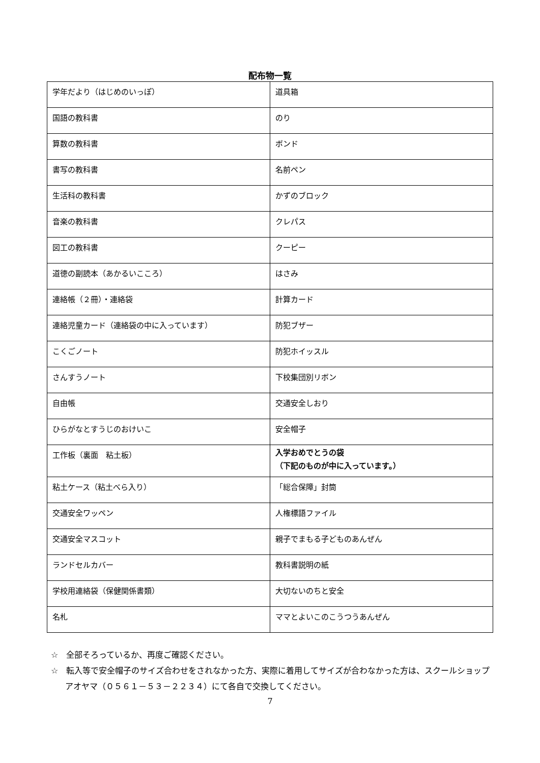配布物一覧
| 学年だより（はじめのいっぽ） | 道具箱 |
| 国語の教科書 | のり |
| 算数の教科書 | ボンド |
| 書写の教科書 | 名前ペン |
| 生活科の教科書 | かずのブロック |
| 音楽の教科書 | クレパス |
| 図工の教科書 | クーピー |
| 道徳の副読本（あかるいこころ） | はさみ |
| 連絡帳（２冊）・連絡袋 | 計算カード |
| 連絡児童カード（連絡袋の中に入っています） | 防犯ブザー |
| こくごノート | 防犯ホイッスル |
| さんすうノート | 下校集団別リボン |
| 自由帳 | 交通安全しおり |
| ひらがなとすうじのおけいこ | 安全帽子 |
| 工作板（裏面 粘土板） | 入学おめでとうの袋 （下記のものが中に入っています。） |
| 粘土ケース（粘土べら入り） | 「総合保障」封筒 |
| 交通安全ワッペン | 人権標語ファイル |
| 交通安全マスコット | 親子でまもる子どものあんぜん |
| ランドセルカバー | 教科書説明の紙 |
| 学校用連絡袋（保健関係書類） | 大切ないのちと安全 |
| 名札 | ママとよいこのこうつうあんぜん |
☆　全部そろっているか、再度ご確認ください。
☆　転入等で安全帽子のサイズ合わせをされなかった方、実際に着用してサイズが合わなかった方は、スクールショップアオヤマ（０５６１－５３－２２３４）にて各自で交換してください。
7